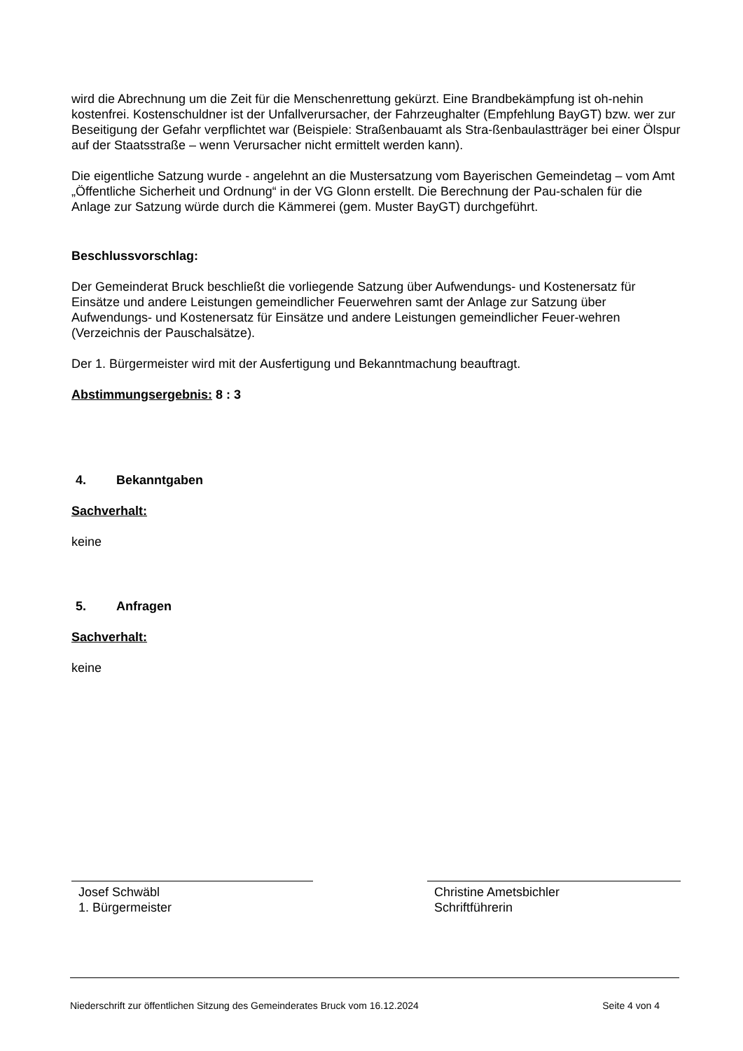wird die Abrechnung um die Zeit für die Menschenrettung gekürzt. Eine Brandbekämpfung ist oh-nehin kostenfrei. Kostenschuldner ist der Unfallverursacher, der Fahrzeughalter (Empfehlung BayGT) bzw. wer zur Beseitigung der Gefahr verpflichtet war (Beispiele: Straßenbauamt als Stra-ßenbaulastträger bei einer Ölspur auf der Staatsstraße – wenn Verursacher nicht ermittelt werden kann).
Die eigentliche Satzung wurde - angelehnt an die Mustersatzung vom Bayerischen Gemeindetag – vom Amt „Öffentliche Sicherheit und Ordnung“ in der VG Glonn erstellt. Die Berechnung der Pau-schalen für die Anlage zur Satzung würde durch die Kämmerei (gem. Muster BayGT) durchgeführt.
Beschlussvorschlag:
Der Gemeinderat Bruck beschließt die vorliegende Satzung über Aufwendungs- und Kostenersatz für Einsätze und andere Leistungen gemeindlicher Feuerwehren samt der Anlage zur Satzung über Aufwendungs- und Kostenersatz für Einsätze und andere Leistungen gemeindlicher Feuer-wehren (Verzeichnis der Pauschalsätze).
Der 1. Bürgermeister wird mit der Ausfertigung und Bekanntmachung beauftragt.
Abstimmungsergebnis: 8 : 3
4. Bekanntgaben
Sachverhalt:
keine
5. Anfragen
Sachverhalt:
keine
Josef Schwäbl
1. Bürgermeister
Christine Ametsbichler
Schriftführerin
Niederschrift zur öffentlichen Sitzung des Gemeinderates Bruck vom 16.12.2024 Seite 4 von 4